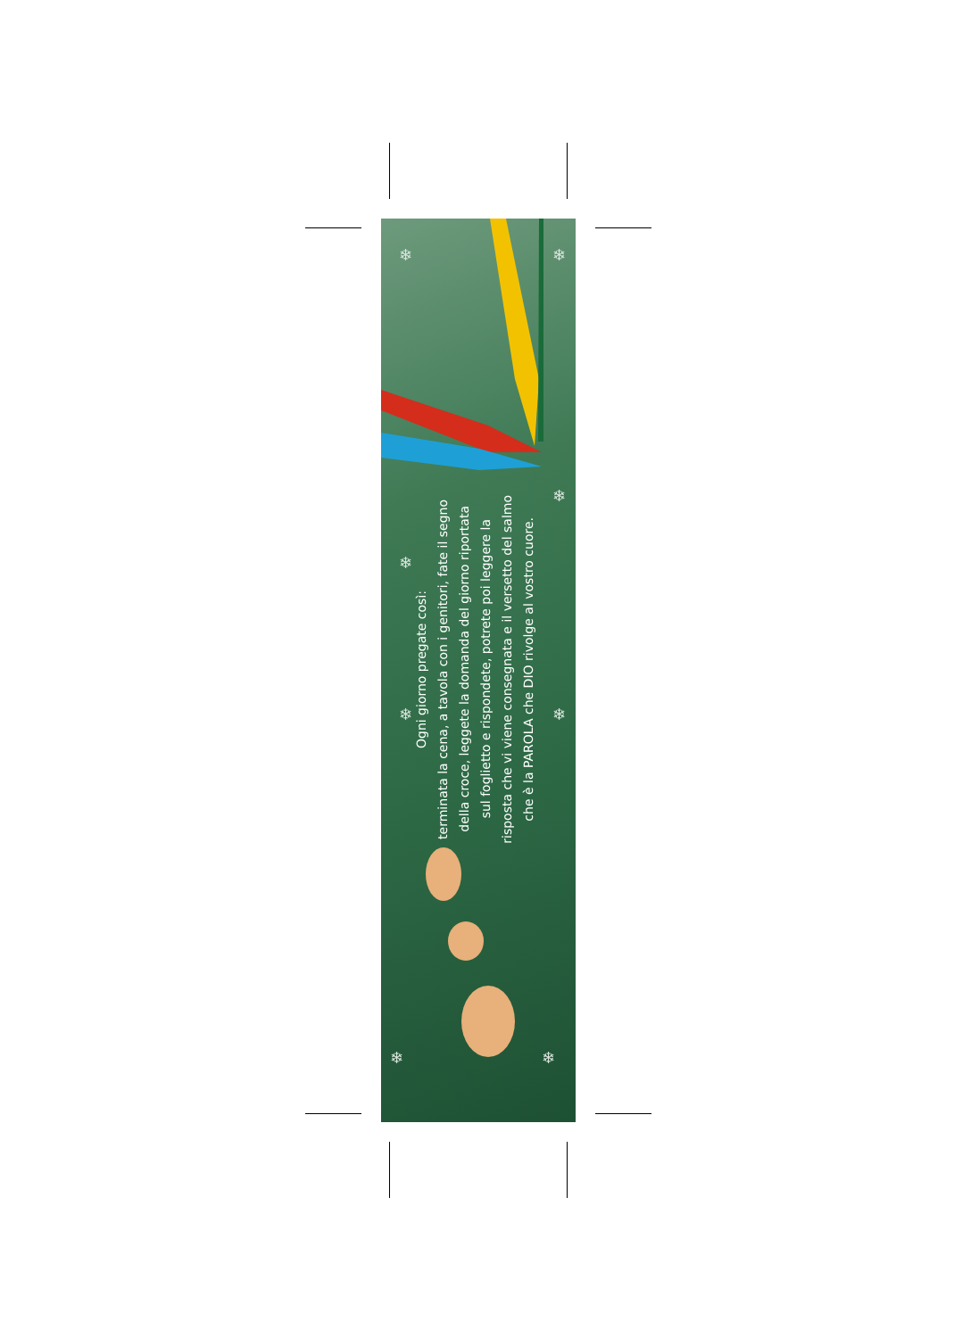❄ ❄
❄
❄
❄ ❄
❄ ❄
Ogni giorno pregate così:
terminata la cena, a tavola con i genitori, fate il segno
della croce, leggete la domanda del giorno riportata
sul foglietto e rispondete, potrete poi leggere la
risposta che vi viene consegnata e il versetto del salmo
che è la PAROLA che DIO rivolge al vostro cuore.